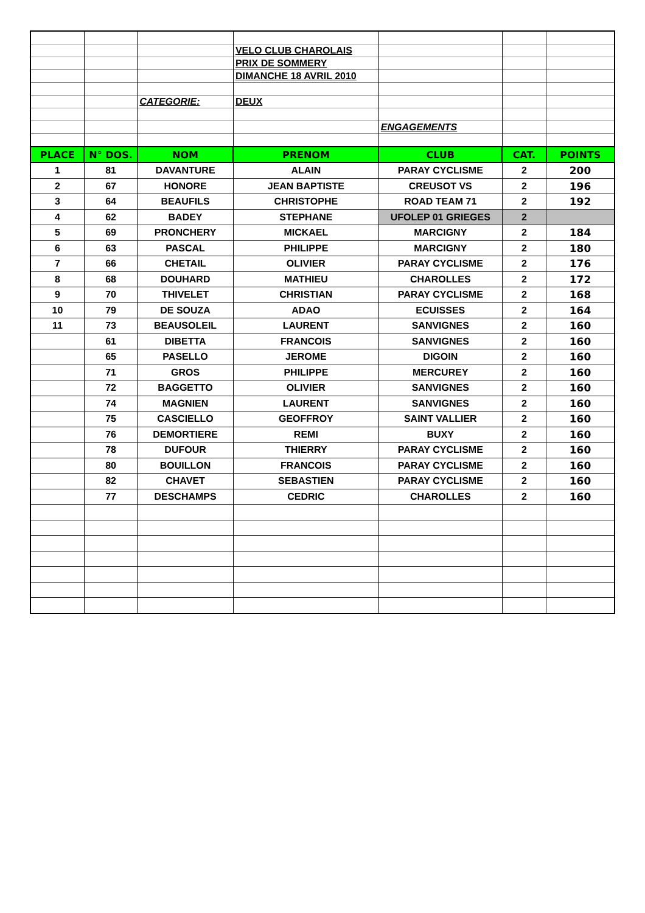| | | | VELO CLUB CHAROLAIS | | | |
| | | | PRIX DE SOMMERY | | | |
| | | | DIMANCHE 18 AVRIL 2010 | | | |
| | | CATEGORIE: | DEUX | | | |
| | | | | ENGAGEMENTS | | |
| PLACE | N° DOS. | NOM | PRENOM | CLUB | CAT. | POINTS |
| 1 | 81 | DAVANTURE | ALAIN | PARAY CYCLISME | 2 | 200 |
| 2 | 67 | HONORE | JEAN BAPTISTE | CREUSOT VS | 2 | 196 |
| 3 | 64 | BEAUFILS | CHRISTOPHE | ROAD TEAM 71 | 2 | 192 |
| 4 | 62 | BADEY | STEPHANE | UFOLEP 01 GRIEGES | 2 | |
| 5 | 69 | PRONCHERY | MICKAEL | MARCIGNY | 2 | 184 |
| 6 | 63 | PASCAL | PHILIPPE | MARCIGNY | 2 | 180 |
| 7 | 66 | CHETAIL | OLIVIER | PARAY CYCLISME | 2 | 176 |
| 8 | 68 | DOUHARD | MATHIEU | CHAROLLES | 2 | 172 |
| 9 | 70 | THIVELET | CHRISTIAN | PARAY CYCLISME | 2 | 168 |
| 10 | 79 | DE SOUZA | ADAO | ECUISSES | 2 | 164 |
| 11 | 73 | BEAUSOLEIL | LAURENT | SANVIGNES | 2 | 160 |
| | 61 | DIBETTA | FRANCOIS | SANVIGNES | 2 | 160 |
| | 65 | PASELLO | JEROME | DIGOIN | 2 | 160 |
| | 71 | GROS | PHILIPPE | MERCUREY | 2 | 160 |
| | 72 | BAGGETTO | OLIVIER | SANVIGNES | 2 | 160 |
| | 74 | MAGNIEN | LAURENT | SANVIGNES | 2 | 160 |
| | 75 | CASCIELLO | GEOFFROY | SAINT VALLIER | 2 | 160 |
| | 76 | DEMORTIERE | REMI | BUXY | 2 | 160 |
| | 78 | DUFOUR | THIERRY | PARAY CYCLISME | 2 | 160 |
| | 80 | BOUILLON | FRANCOIS | PARAY CYCLISME | 2 | 160 |
| | 82 | CHAVET | SEBASTIEN | PARAY CYCLISME | 2 | 160 |
| | 77 | DESCHAMPS | CEDRIC | CHAROLLES | 2 | 160 |